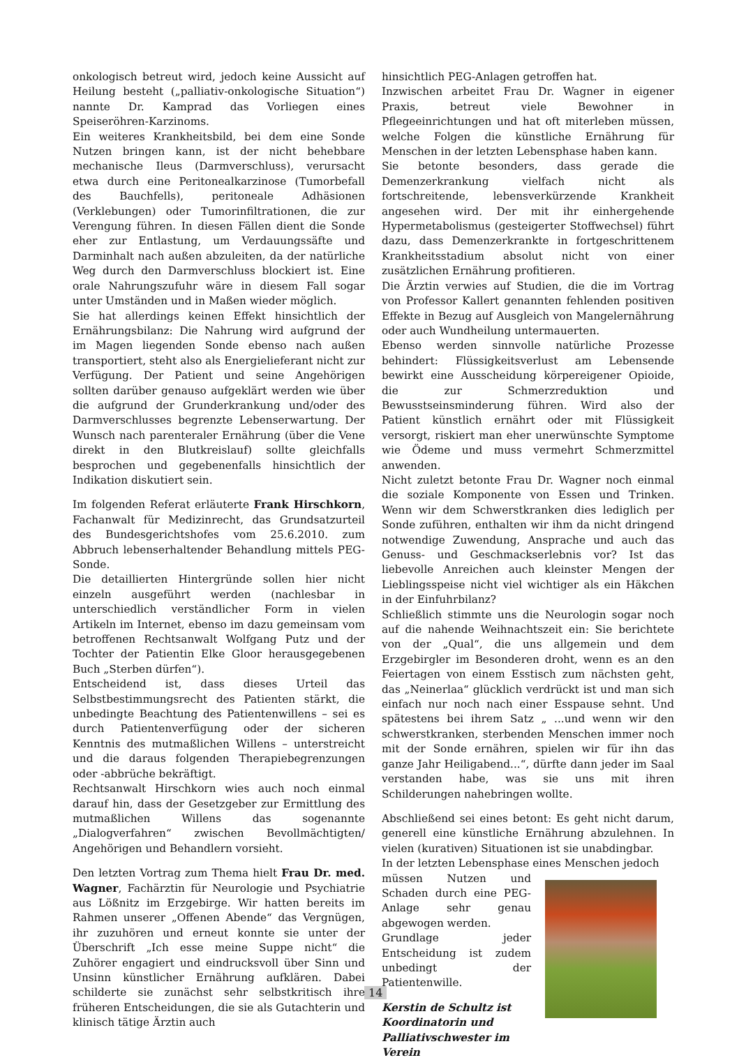onkologisch betreut wird, jedoch keine Aussicht auf Heilung besteht („palliativ-onkologische Situation“) nannte Dr. Kamprad das Vorliegen eines Speiseröhren-Karzinoms.
Ein weiteres Krankheitsbild, bei dem eine Sonde Nutzen bringen kann, ist der nicht behebbare mechanische Ileus (Darmverschluss), verursacht etwa durch eine Peritonealkarzinose (Tumorbefall des Bauchfells), peritoneale Adhäsionen (Verklebungen) oder Tumorinfiltrationen, die zur Verengung führen. In diesen Fällen dient die Sonde eher zur Entlastung, um Verdauungssäfte und Darminhalt nach außen abzuleiten, da der natürliche Weg durch den Darmverschluss blockiert ist. Eine orale Nahrungszufuhr wäre in diesem Fall sogar unter Umständen und in Maßen wieder möglich.
Sie hat allerdings keinen Effekt hinsichtlich der Ernährungsbilanz: Die Nahrung wird aufgrund der im Magen liegenden Sonde ebenso nach außen transportiert, steht also als Energielieferant nicht zur Verfügung. Der Patient und seine Angehörigen sollten darüber genauso aufgeklärt werden wie über die aufgrund der Grunderkrankung und/oder des Darmverschlusses begrenzte Lebenserwartung. Der Wunsch nach parenteraler Ernährung (über die Vene direkt in den Blutkreislauf) sollte gleichfalls besprochen und gegebenenfalls hinsichtlich der Indikation diskutiert sein.
Im folgenden Referat erläuterte Frank Hirschkorn, Fachanwalt für Medizinrecht, das Grundsatzurteil des Bundesgerichtshofes vom 25.6.2010. zum Abbruch lebenserhaltender Behandlung mittels PEG-Sonde.
Die detaillierten Hintergründe sollen hier nicht einzeln ausgeführt werden (nachlesbar in unterschiedlich verständlicher Form in vielen Artikeln im Internet, ebenso im dazu gemeinsam vom betroffenen Rechtsanwalt Wolfgang Putz und der Tochter der Patientin Elke Gloor herausgegebenen Buch „Sterben dürfen“).
Entscheidend ist, dass dieses Urteil das Selbstbestimmungsrecht des Patienten stärkt, die unbedingte Beachtung des Patientenwillens – sei es durch Patientenverfügung oder der sicheren Kenntnis des mutmaßlichen Willens – unterstreicht und die daraus folgenden Therapiebegrenzungen oder -abbrüche bekräftigt.
Rechtsanwalt Hirschkorn wies auch noch einmal darauf hin, dass der Gesetzgeber zur Ermittlung des mutmaßlichen Willens das sogenannte „Dialogverfahren“ zwischen Bevollmächtigten/ Angehörigen und Behandlern vorsieht.
Den letzten Vortrag zum Thema hielt Frau Dr. med. Wagner, Fachärztin für Neurologie und Psychiatrie aus Lößnitz im Erzgebirge. Wir hatten bereits im Rahmen unserer „Offenen Abende“ das Vergnügen, ihr zuzuhören und erneut konnte sie unter der Überschrift „Ich esse meine Suppe nicht“ die Zuhörer engagiert und eindrucksvoll über Sinn und Unsinn künstlicher Ernährung aufklären. Dabei schilderte sie zunächst sehr selbstkritisch ihre früheren Entscheidungen, die sie als Gutachterin und klinisch tätige Ärztin auch
hinsichtlich PEG-Anlagen getroffen hat.
Inzwischen arbeitet Frau Dr. Wagner in eigener Praxis, betreut viele Bewohner in Pflegeeinrichtungen und hat oft miterleben müssen, welche Folgen die künstliche Ernährung für Menschen in der letzten Lebensphase haben kann.
Sie betonte besonders, dass gerade die Demenzerkrankung vielfach nicht als fortschreitende, lebensverkürzende Krankheit angesehen wird. Der mit ihr einhergehende Hypermetabolismus (gesteigerter Stoffwechsel) führt dazu, dass Demenzerkrankte in fortgeschrittenem Krankheitsstadium absolut nicht von einer zusätzlichen Ernährung profitieren.
Die Ärztin verwies auf Studien, die die im Vortrag von Professor Kallert genannten fehlenden positiven Effekte in Bezug auf Ausgleich von Mangelernährung oder auch Wundheilung untermauerten.
Ebenso werden sinnvolle natürliche Prozesse behindert: Flüssigkeitsverlust am Lebensende bewirkt eine Ausscheidung körpereigener Opioide, die zur Schmerzreduktion und Bewusstseinsminderung führen. Wird also der Patient künstlich ernährt oder mit Flüssigkeit versorgt, riskiert man eher unerwünschte Symptome wie Ödeme und muss vermehrt Schmerzmittel anwenden.
Nicht zuletzt betonte Frau Dr. Wagner noch einmal die soziale Komponente von Essen und Trinken. Wenn wir dem Schwerstkranken dies lediglich per Sonde zuführen, enthalten wir ihm da nicht dringend notwendige Zuwendung, Ansprache und auch das Genuss- und Geschmackserlebnis vor? Ist das liebevolle Anreichen auch kleinster Mengen der Lieblingsspeise nicht viel wichtiger als ein Häkchen in der Einfuhrbilanz?
Schließlich stimmte uns die Neurologin sogar noch auf die nahende Weihnachtszeit ein: Sie berichtete von der „Qual“, die uns allgemein und dem Erzgebirgler im Besonderen droht, wenn es an den Feiertagen von einem Esstisch zum nächsten geht, das „Neinerlaa“ glücklich verdrückt ist und man sich einfach nur noch nach einer Esspause sehnt. Und spätestens bei ihrem Satz „ ...und wenn wir den schwerstkranken, sterbenden Menschen immer noch mit der Sonde ernähren, spielen wir für ihn das ganze Jahr Heiligabend...“, dürfte dann jeder im Saal verstanden habe, was sie uns mit ihren Schilderungen nahebringen wollte.
Abschließend sei eines betont: Es geht nicht darum, generell eine künstliche Ernährung abzulehnen. In vielen (kurativen) Situationen ist sie unabdingbar.
In der letzten Lebensphase eines Menschen jedoch
müssen Nutzen und Schaden durch eine PEG-Anlage sehr genau abgewogen werden.
Grundlage jeder Entscheidung ist zudem unbedingt der Patientenwille.
Kerstin de Schultz ist Koordinatorin und Palliativschwester im Verein
14